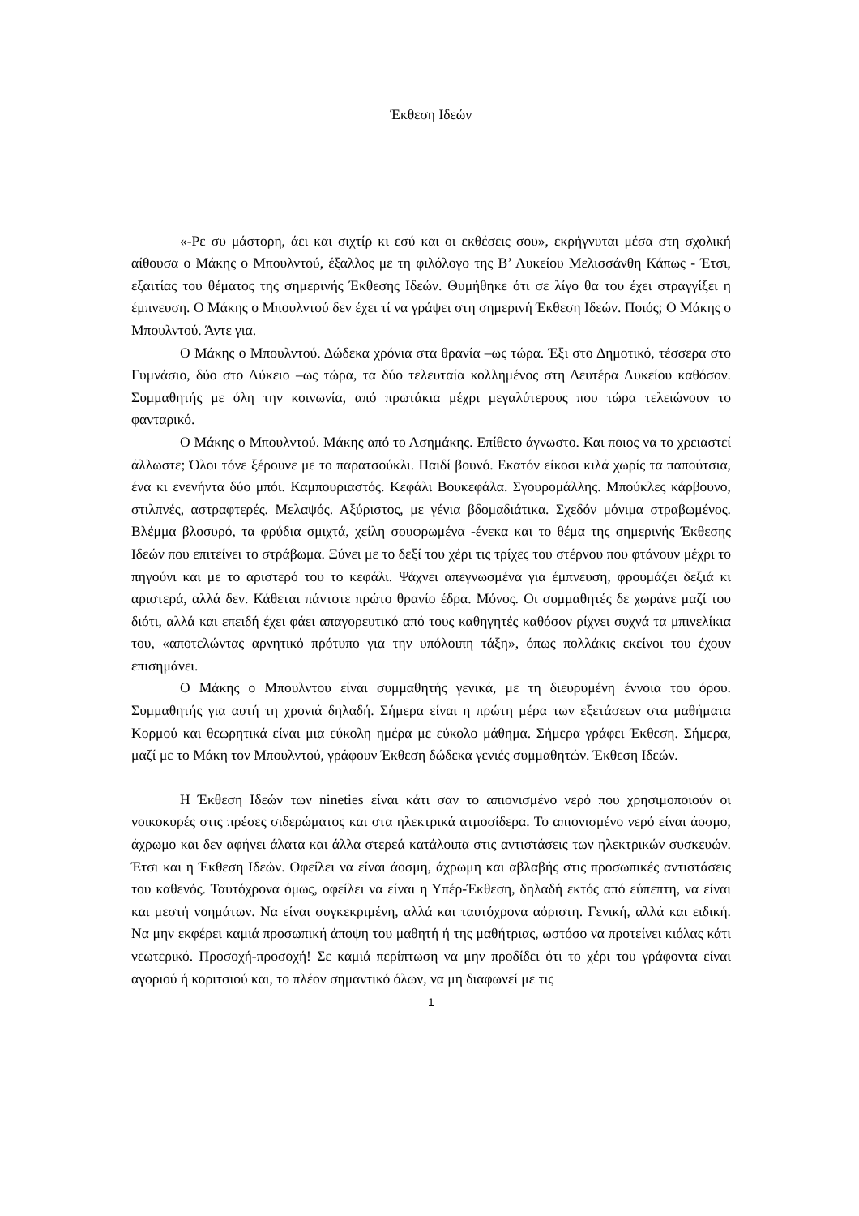Έκθεση Ιδεών
«-Ρε συ μάστορη, άει και σιχτίρ κι εσύ και οι εκθέσεις σου», εκρήγνυται μέσα στη σχολική αίθουσα ο Μάκης ο Μπουλντού, έξαλλος με τη φιλόλογο της Β’ Λυκείου Μελισσάνθη Κάπως - Έτσι, εξαιτίας του θέματος της σημερινής Έκθεσης Ιδεών. Θυμήθηκε ότι σε λίγο θα του έχει στραγγίξει η έμπνευση. Ο Μάκης ο Μπουλντού δεν έχει τί να γράψει στη σημερινή Έκθεση Ιδεών. Ποιός; Ο Μάκης ο Μπουλντού. Άντε για.
Ο Μάκης ο Μπουλντού. Δώδεκα χρόνια στα θρανία –ως τώρα. Έξι στο Δημοτικό, τέσσερα στο Γυμνάσιο, δύο στο Λύκειο –ως τώρα, τα δύο τελευταία κολλημένος στη Δευτέρα Λυκείου καθόσον. Συμμαθητής με όλη την κοινωνία, από πρωτάκια μέχρι μεγαλύτερους που τώρα τελειώνουν το φανταρικό.
Ο Μάκης ο Μπουλντού. Μάκης από το Ασημάκης. Επίθετο άγνωστο. Και ποιος να το χρειαστεί άλλωστε; Όλοι τόνε ξέρουνε με το παρατσούκλι. Παιδί βουνό. Εκατόν είκοσι κιλά χωρίς τα παπούτσια, ένα κι ενενήντα δύο μπόι. Καμπουριαστός. Κεφάλι Βουκεφάλα. Σγουρομάλλης. Μπούκλες κάρβουνο, στιλπνές, αστραφτερές. Μελαψός. Αξύριστος, με γένια βδομαδιάτικα. Σχεδόν μόνιμα στραβωμένος. Βλέμμα βλοσυρό, τα φρύδια σμιχτά, χείλη σουφρωμένα -ένεκα και το θέμα της σημερινής Έκθεσης Ιδεών που επιτείνει το στράβωμα. Ξύνει με το δεξί του χέρι τις τρίχες του στέρνου που φτάνουν μέχρι το πηγούνι και με το αριστερό του το κεφάλι. Ψάχνει απεγνωσμένα για έμπνευση, φρουμάζει δεξιά κι αριστερά, αλλά δεν. Κάθεται πάντοτε πρώτο θρανίο έδρα. Μόνος. Οι συμμαθητές δε χωράνε μαζί του διότι, αλλά και επειδή έχει φάει απαγορευτικό από τους καθηγητές καθόσον ρίχνει συχνά τα μπινελίκια του, «αποτελώντας αρνητικό πρότυπο για την υπόλοιπη τάξη», όπως πολλάκις εκείνοι του έχουν επισημάνει.
Ο Μάκης ο Μπουλντου είναι συμμαθητής γενικά, με τη διευρυμένη έννοια του όρου. Συμμαθητής για αυτή τη χρονιά δηλαδή. Σήμερα είναι η πρώτη μέρα των εξετάσεων στα μαθήματα Κορμού και θεωρητικά είναι μια εύκολη ημέρα με εύκολο μάθημα. Σήμερα γράφει Έκθεση. Σήμερα, μαζί με το Μάκη τον Μπουλντού, γράφουν Έκθεση δώδεκα γενιές συμμαθητών. Έκθεση Ιδεών.
Η Έκθεση Ιδεών των nineties είναι κάτι σαν το απιονισμένο νερό που χρησιμοποιούν οι νοικοκυρές στις πρέσες σιδερώματος και στα ηλεκτρικά ατμοσίδερα. Το απιονισμένο νερό είναι άοσμο, άχρωμο και δεν αφήνει άλατα και άλλα στερεά κατάλοιπα στις αντιστάσεις των ηλεκτρικών συσκευών. Έτσι και η Έκθεση Ιδεών. Οφείλει να είναι άοσμη, άχρωμη και αβλαβής στις προσωπικές αντιστάσεις του καθενός. Ταυτόχρονα όμως, οφείλει να είναι η Υπέρ-Έκθεση, δηλαδή εκτός από εύπεπτη, να είναι και μεστή νοημάτων. Να είναι συγκεκριμένη, αλλά και ταυτόχρονα αόριστη. Γενική, αλλά και ειδική. Να μην εκφέρει καμιά προσωπική άποψη του μαθητή ή της μαθήτριας, ωστόσο να προτείνει κιόλας κάτι νεωτερικό. Προσοχή-προσοχή! Σε καμιά περίπτωση να μην προδίδει ότι το χέρι του γράφοντα είναι αγοριού ή κοριτσιού και, το πλέον σημαντικό όλων, να μη διαφωνεί με τις
1